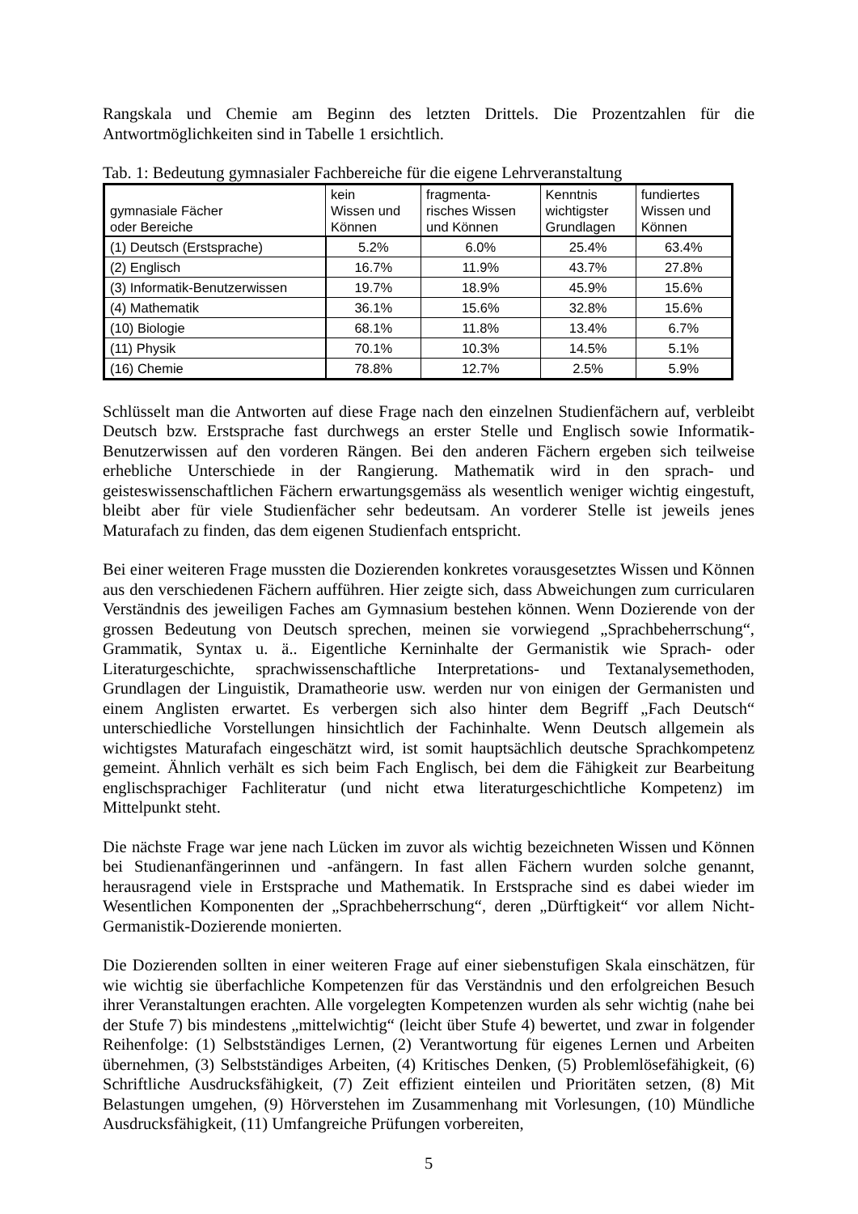Rangskala und Chemie am Beginn des letzten Drittels. Die Prozentzahlen für die Antwortmöglichkeiten sind in Tabelle 1 ersichtlich.
Tab. 1: Bedeutung gymnasialer Fachbereiche für die eigene Lehrveranstaltung
| gymnasiale Fächer oder Bereiche | kein Wissen und Können | fragmenta- risches Wissen und Können | Kenntnis wichtigster Grundlagen | fundiertes Wissen und Können |
| --- | --- | --- | --- | --- |
| (1) Deutsch (Erstsprache) | 5.2% | 6.0% | 25.4% | 63.4% |
| (2) Englisch | 16.7% | 11.9% | 43.7% | 27.8% |
| (3) Informatik-Benutzerwissen | 19.7% | 18.9% | 45.9% | 15.6% |
| (4) Mathematik | 36.1% | 15.6% | 32.8% | 15.6% |
| (10) Biologie | 68.1% | 11.8% | 13.4% | 6.7% |
| (11) Physik | 70.1% | 10.3% | 14.5% | 5.1% |
| (16) Chemie | 78.8% | 12.7% | 2.5% | 5.9% |
Schlüsselt man die Antworten auf diese Frage nach den einzelnen Studienfächern auf, verbleibt Deutsch bzw. Erstsprache fast durchwegs an erster Stelle und Englisch sowie Informatik-Benutzerwissen auf den vorderen Rängen. Bei den anderen Fächern ergeben sich teilweise erhebliche Unterschiede in der Rangierung. Mathematik wird in den sprach- und geisteswissenschaftlichen Fächern erwartungsgemäss als wesentlich weniger wichtig eingestuft, bleibt aber für viele Studienfächer sehr bedeutsam. An vorderer Stelle ist jeweils jenes Maturafach zu finden, das dem eigenen Studienfach entspricht.
Bei einer weiteren Frage mussten die Dozierenden konkretes vorausgesetztes Wissen und Können aus den verschiedenen Fächern aufführen. Hier zeigte sich, dass Abweichungen zum curricularen Verständnis des jeweiligen Faches am Gymnasium bestehen können. Wenn Dozierende von der grossen Bedeutung von Deutsch sprechen, meinen sie vorwiegend „Sprachbeherrschung“, Grammatik, Syntax u. ä.. Eigentliche Kerninhalte der Germanistik wie Sprach- oder Literaturgeschichte, sprachwissenschaftliche Interpretations- und Textanalysemethoden, Grundlagen der Linguistik, Dramatheorie usw. werden nur von einigen der Germanisten und einem Anglisten erwartet. Es verbergen sich also hinter dem Begriff „Fach Deutsch“ unterschiedliche Vorstellungen hinsichtlich der Fachinhalte. Wenn Deutsch allgemein als wichtigstes Maturafach eingeschätzt wird, ist somit hauptsächlich deutsche Sprachkompetenz gemeint. Ähnlich verhält es sich beim Fach Englisch, bei dem die Fähigkeit zur Bearbeitung englischsprachiger Fachliteratur (und nicht etwa literaturgeschichtliche Kompetenz) im Mittelpunkt steht.
Die nächste Frage war jene nach Lücken im zuvor als wichtig bezeichneten Wissen und Können bei Studienanfängerinnen und -anfängern. In fast allen Fächern wurden solche genannt, herausragend viele in Erstsprache und Mathematik. In Erstsprache sind es dabei wieder im Wesentlichen Komponenten der „Sprachbeherrschung“, deren „Dürftigkeit“ vor allem Nicht-Germanistik-Dozierende monierten.
Die Dozierenden sollten in einer weiteren Frage auf einer siebenstufigen Skala einschätzen, für wie wichtig sie überfachliche Kompetenzen für das Verständnis und den erfolgreichen Besuch ihrer Veranstaltungen erachten. Alle vorgelegten Kompetenzen wurden als sehr wichtig (nahe bei der Stufe 7) bis mindestens „mittelwichtig“ (leicht über Stufe 4) bewertet, und zwar in folgender Reihenfolge: (1) Selbstständiges Lernen, (2) Verantwortung für eigenes Lernen und Arbeiten übernehmen, (3) Selbstständiges Arbeiten, (4) Kritisches Denken, (5) Problemlösefähigkeit, (6) Schriftliche Ausdrucksfähigkeit, (7) Zeit effizient einteilen und Prioritäten setzen, (8) Mit Belastungen umgehen, (9) Hörverstehen im Zusammenhang mit Vorlesungen, (10) Mündliche Ausdrucksfähigkeit, (11) Umfangreiche Prüfungen vorbereiten,
5